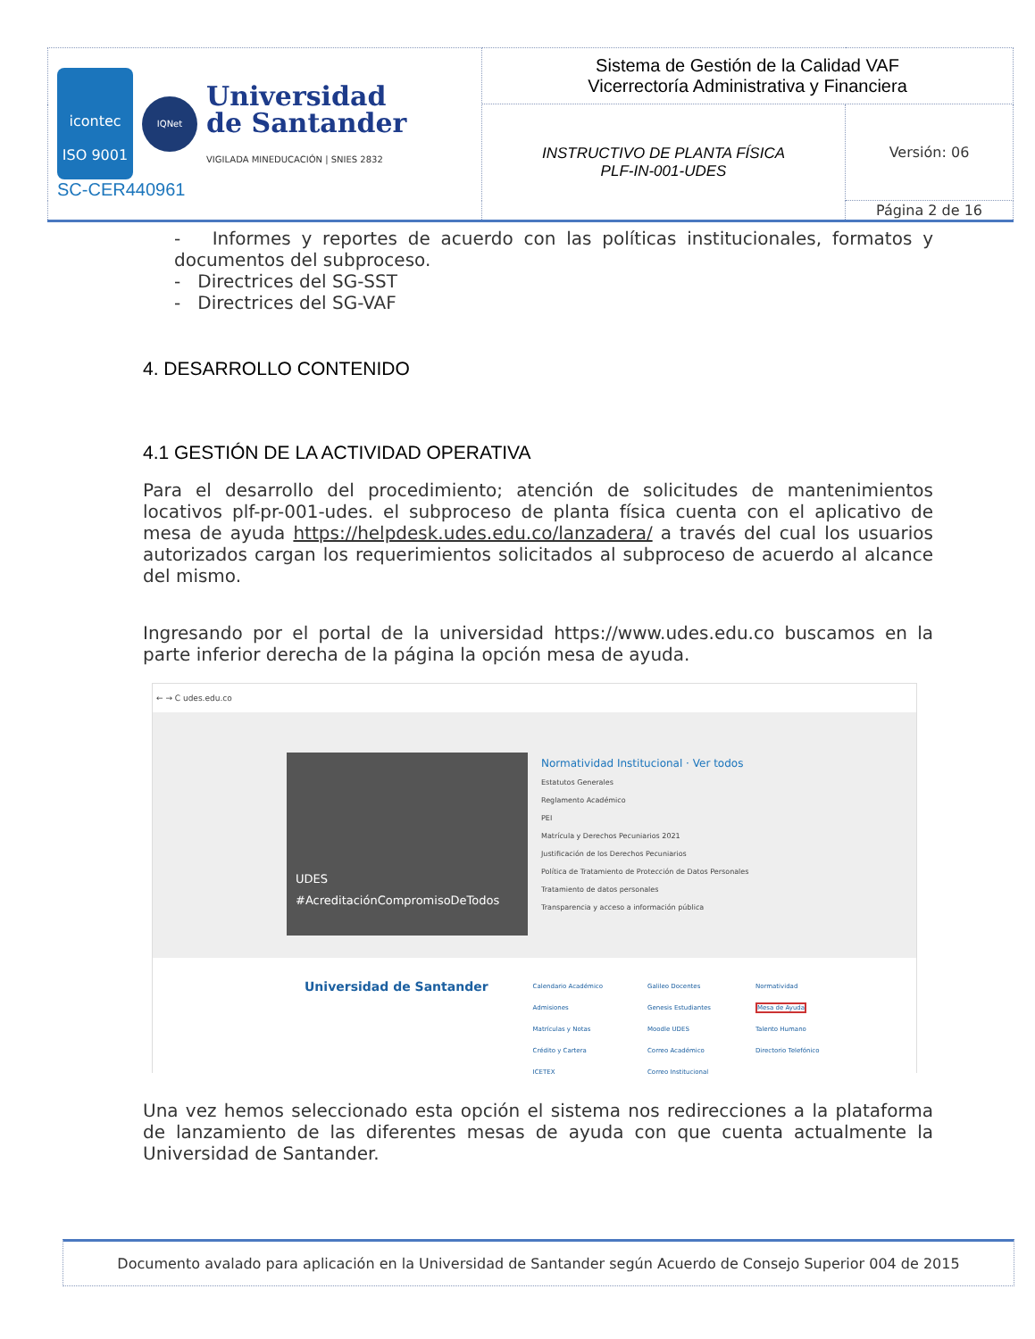| icontec ISO 9001 IQNet Universidad de Santander VIGILADA MINEDUCACIÓN / SNIES 2832 SC-CER440961 | Sistema de Gestión de la Calidad VAF Vicerrectoría Administrativa y Financiera | |
| | INSTRUCTIVO DE PLANTA FÍSICA PLF-IN-001-UDES | Versión: 06 |
| | | Página 2 de 16 |
- Informes y reportes de acuerdo con las políticas institucionales, formatos y documentos del subproceso.
- Directrices del SG-SST
- Directrices del SG-VAF
4. DESARROLLO CONTENIDO
4.1 GESTIÓN DE LA ACTIVIDAD OPERATIVA
Para el desarrollo del procedimiento; atención de solicitudes de mantenimientos locativos plf-pr-001-udes. el subproceso de planta física cuenta con el aplicativo de mesa de ayuda https://helpdesk.udes.edu.co/lanzadera/ a través del cual los usuarios autorizados cargan los requerimientos solicitados al subproceso de acuerdo al alcance del mismo.
Ingresando por el portal de la universidad https://www.udes.edu.co buscamos en la parte inferior derecha de la página la opción mesa de ayuda.
← → C udes.edu.co
UDES #AcreditaciónCompromisoDeTodos
Normatividad Institucional · Ver todos
Estatutos Generales
Reglamento Académico
PEI
Matrícula y Derechos Pecuniarios 2021
Justificación de los Derechos Pecuniarios
Política de Tratamiento de Protección de Datos Personales
Tratamiento de datos personales
Transparencia y acceso a información pública
Universidad de Santander
Calendario Académico
Admisiones
Matrículas y Notas
Crédito y Cartera
ICETEX
Galileo Docentes
Genesis Estudiantes
Moodle UDES
Correo Académico
Correo Institucional
Normatividad
Mesa de Ayuda
Talento Humano
Directorio Telefónico
Una vez hemos seleccionado esta opción el sistema nos redirecciones a la plataforma de lanzamiento de las diferentes mesas de ayuda con que cuenta actualmente la Universidad de Santander.
Documento avalado para aplicación en la Universidad de Santander según Acuerdo de Consejo Superior 004 de 2015